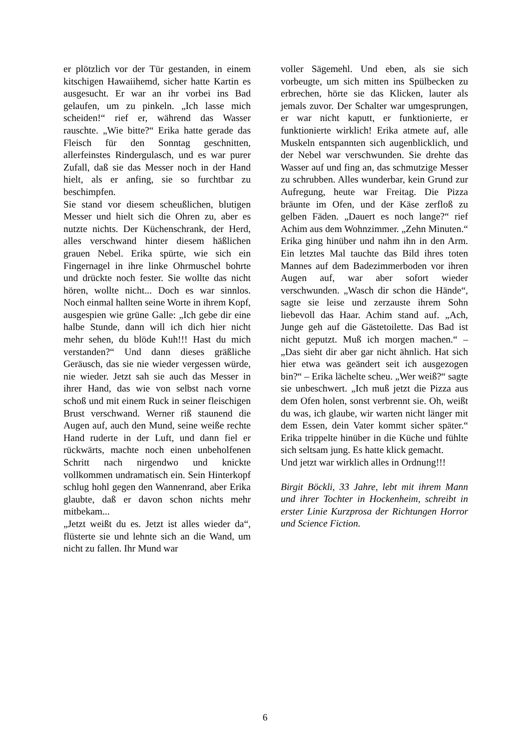er plötzlich vor der Tür gestanden, in einem kitschigen Hawaiihemd, sicher hatte Kartin es ausgesucht. Er war an ihr vorbei ins Bad gelaufen, um zu pinkeln. „Ich lasse mich scheiden!“ rief er, während das Wasser rauschte. „Wie bitte?“ Erika hatte gerade das Fleisch für den Sonntag geschnitten, allerfeinstes Rindergulasch, und es war purer Zufall, daß sie das Messer noch in der Hand hielt, als er anfing, sie so furchtbar zu beschimpfen.
Sie stand vor diesem scheußlichen, blutigen Messer und hielt sich die Ohren zu, aber es nutzte nichts. Der Küchenschrank, der Herd, alles verschwand hinter diesem häßlichen grauen Nebel. Erika spürte, wie sich ein Fingernagel in ihre linke Ohrmuschel bohrte und drückte noch fester. Sie wollte das nicht hören, wollte nicht... Doch es war sinnlos. Noch einmal hallten seine Worte in ihrem Kopf, ausgespien wie grüne Galle: „Ich gebe dir eine halbe Stunde, dann will ich dich hier nicht mehr sehen, du blöde Kuh!!! Hast du mich verstanden?“ Und dann dieses gräßliche Geräusch, das sie nie wieder vergessen würde, nie wieder. Jetzt sah sie auch das Messer in ihrer Hand, das wie von selbst nach vorne schoß und mit einem Ruck in seiner fleischigen Brust verschwand. Werner riß staunend die Augen auf, auch den Mund, seine weiße rechte Hand ruderte in der Luft, und dann fiel er rückwärts, machte noch einen unbeholfenen Schritt nach nirgendwo und knickte vollkommen undramatisch ein. Sein Hinterkopf schlug hohl gegen den Wannenrand, aber Erika glaubte, daß er davon schon nichts mehr mitbekam...
„Jetzt weißt du es. Jetzt ist alles wieder da“, flüsterte sie und lehnte sich an die Wand, um nicht zu fallen. Ihr Mund war
voller Sägemehl. Und eben, als sie sich vorbeugte, um sich mitten ins Spülbecken zu erbrechen, hörte sie das Klicken, lauter als jemals zuvor. Der Schalter war umgesprungen, er war nicht kaputt, er funktionierte, er funktionierte wirklich! Erika atmete auf, alle Muskeln entspannten sich augenblicklich, und der Nebel war verschwunden. Sie drehte das Wasser auf und fing an, das schmutzige Messer zu schrubben. Alles wunderbar, kein Grund zur Aufregung, heute war Freitag. Die Pizza bräunte im Ofen, und der Käse zerfloß zu gelben Fäden. „Dauert es noch lange?“ rief Achim aus dem Wohnzimmer. „Zehn Minuten.“ Erika ging hinüber und nahm ihn in den Arm. Ein letztes Mal tauchte das Bild ihres toten Mannes auf dem Badezimmerboden vor ihren Augen auf, war aber sofort wieder verschwunden. „Wasch dir schon die Hände“, sagte sie leise und zerzauste ihrem Sohn liebevoll das Haar. Achim stand auf. „Ach, Junge geh auf die Gästetoilette. Das Bad ist nicht geputzt. Muß ich morgen machen.“ – „Das sieht dir aber gar nicht ähnlich. Hat sich hier etwa was geändert seit ich ausgezogen bin?“ – Erika lächelte scheu. „Wer weiß?“ sagte sie unbeschwert. „Ich muß jetzt die Pizza aus dem Ofen holen, sonst verbrennt sie. Oh, weißt du was, ich glaube, wir warten nicht länger mit dem Essen, dein Vater kommt sicher später.“ Erika trippelte hinüber in die Küche und fühlte sich seltsam jung. Es hatte klick gemacht.
Und jetzt war wirklich alles in Ordnung!!!
Birgit Böckli, 33 Jahre, lebt mit ihrem Mann und ihrer Tochter in Hockenheim, schreibt in erster Linie Kurzprosa der Richtungen Horror und Science Fiction.
6